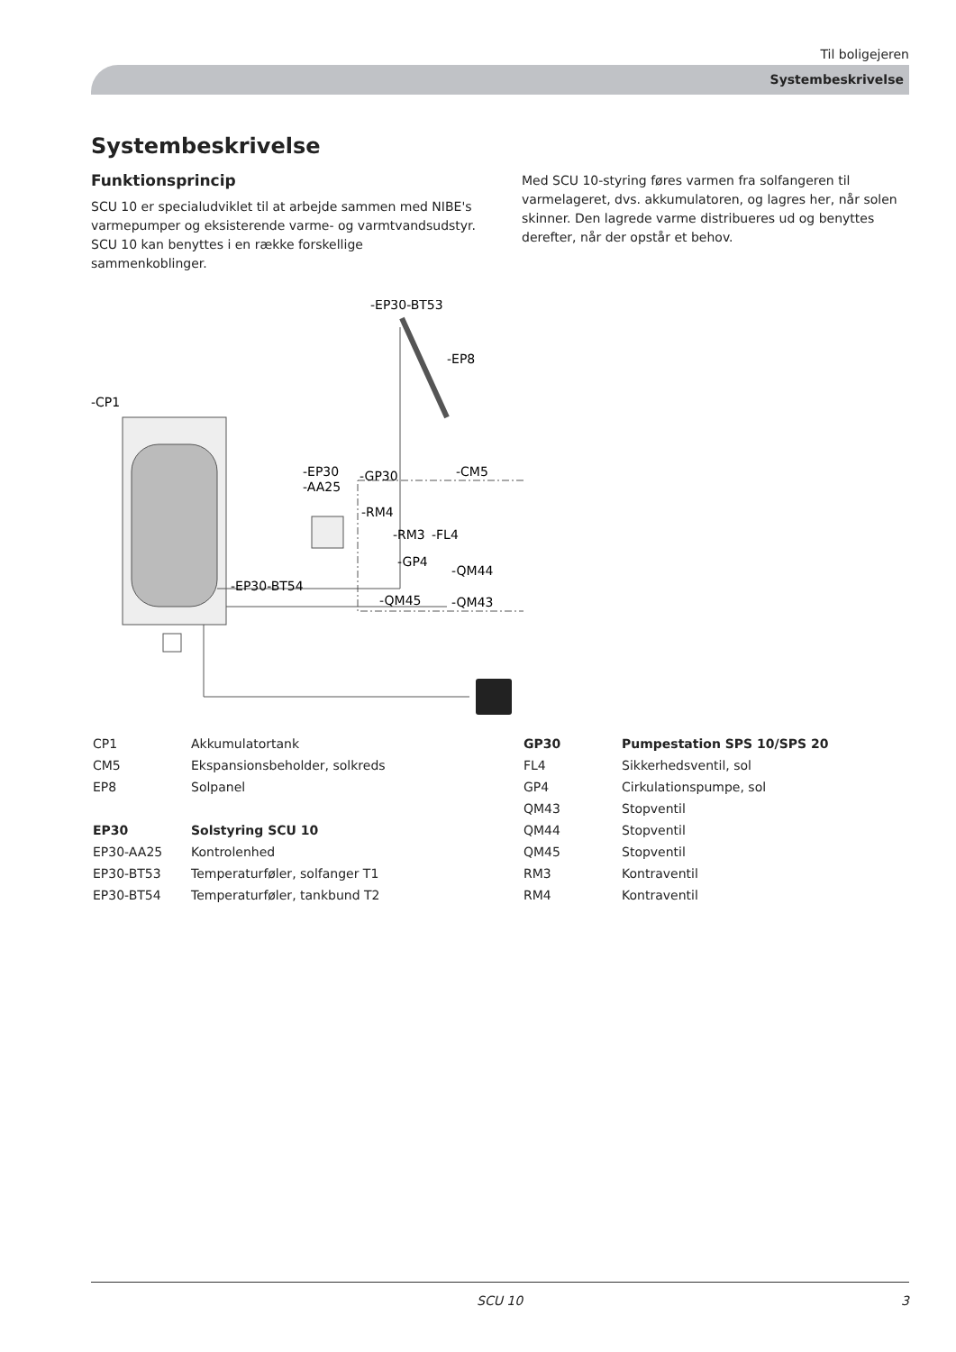Til boligejeren
Systembeskrivelse
Systembeskrivelse
Funktionsprincip
SCU 10 er specialudviklet til at arbejde sammen med NIBE's varmepumper og eksisterende varme- og varmtvandsudstyr. SCU 10 kan benyttes i en række forskellige sammenkoblinger.
Med SCU 10-styring føres varmen fra solfangeren til varmelageret, dvs. akkumulatoren, og lagres her, når solen skinner. Den lagrede varme distribueres ud og benyttes derefter, når der opstår et behov.
-CP1
-EP30-BT53
-EP8
-EP30
-AA25
-GP30
-CM5
-RM4
-RM3
-FL4
-GP4
-QM44
-EP30-BT54
-QM45
-QM43
| CP1 | Akkumulatortank |
| CM5 | Ekspansionsbeholder, solkreds |
| EP8 | Solpanel |
| EP30 | Solstyring SCU 10 |
| EP30-AA25 | Kontrolenhed |
| EP30-BT53 | Temperaturføler, solfanger T1 |
| EP30-BT54 | Temperaturføler, tankbund T2 |
| GP30 | Pumpestation SPS 10/SPS 20 |
| FL4 | Sikkerhedsventil, sol |
| GP4 | Cirkulationspumpe, sol |
| QM43 | Stopventil |
| QM44 | Stopventil |
| QM45 | Stopventil |
| RM3 | Kontraventil |
| RM4 | Kontraventil |
SCU 10 3